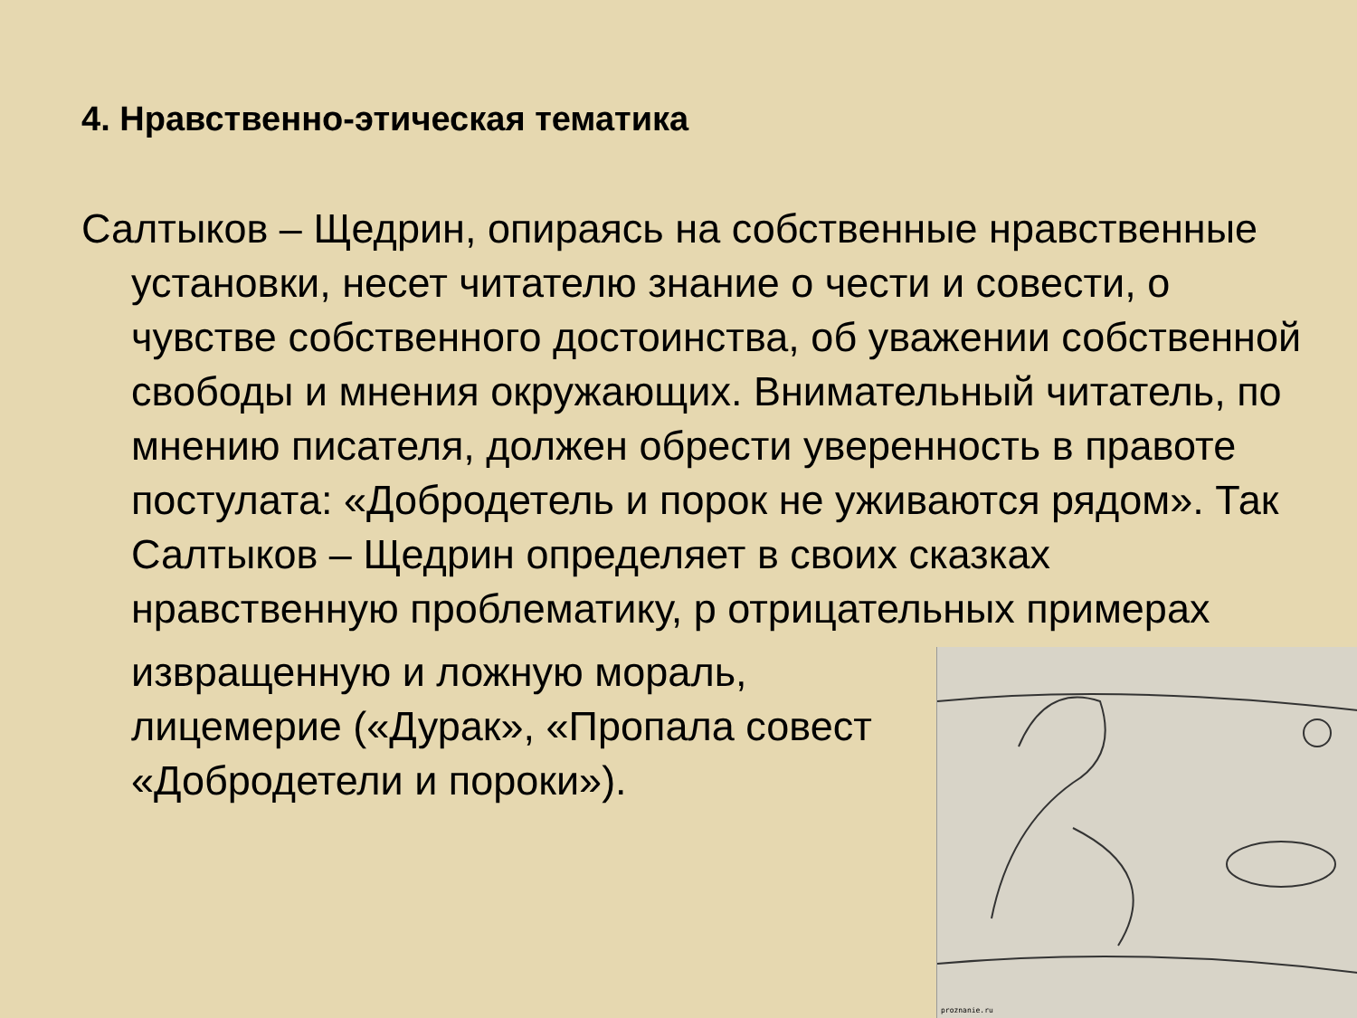4. Нравственно-этическая тематика
Салтыков – Щедрин, опираясь на собственные нравственные установки, несет читателю знание о чести и совести, о чувстве собственного достоинства, об уважении собственной свободы и мнения окружающих. Внимательный читатель, по мнению писателя, должен обрести уверенность в правоте постулата: «Добродетель и порок не уживаются рядом». Так Салтыков – Щедрин определяет в своих сказках нравственную проблематику, р отрицательных примерах
извращенную и ложную мораль,
лицемерие («Дурак», «Пропала совест
«Добродетели и пороки»).
proznanie.ru